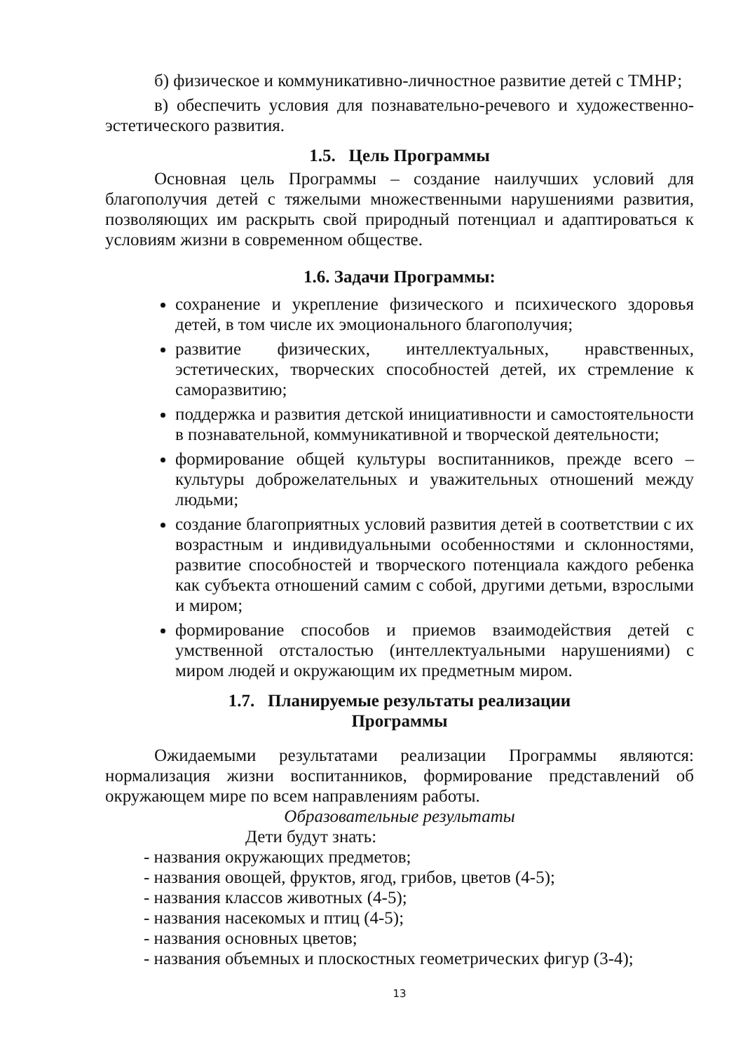б) физическое и коммуникативно-личностное развитие детей с ТМНР;
в) обеспечить условия для познавательно-речевого и художественно-эстетического развития.
1.5. Цель Программы
Основная цель Программы – создание наилучших условий для благополучия детей с тяжелыми множественными нарушениями развития, позволяющих им раскрыть свой природный потенциал и адаптироваться к условиям жизни в современном обществе.
1.6. Задачи Программы:
сохранение и укрепление физического и психического здоровья детей, в том числе их эмоционального благополучия;
развитие физических, интеллектуальных, нравственных, эстетических, творческих способностей детей, их стремление к саморазвитию;
поддержка и развития детской инициативности и самостоятельности в познавательной, коммуникативной и творческой деятельности;
формирование общей культуры воспитанников, прежде всего – культуры доброжелательных и уважительных отношений между людьми;
создание благоприятных условий развития детей в соответствии с их возрастным и индивидуальными особенностями и склонностями, развитие способностей и творческого потенциала каждого ребенка как субъекта отношений самим с собой, другими детьми, взрослыми и миром;
формирование способов и приемов взаимодействия детей с умственной отсталостью (интеллектуальными нарушениями) с миром людей и окружающим их предметным миром.
1.7. Планируемые результаты реализации
Программы
Ожидаемыми результатами реализации Программы являются: нормализация жизни воспитанников, формирование представлений об окружающем мире по всем направлениям работы.
Образовательные результаты
Дети будут знать:
- названия окружающих предметов;
- названия овощей, фруктов, ягод, грибов, цветов (4-5);
- названия классов животных (4-5);
- названия насекомых и птиц (4-5);
- названия основных цветов;
- названия объемных и плоскостных геометрических фигур (3-4);
13